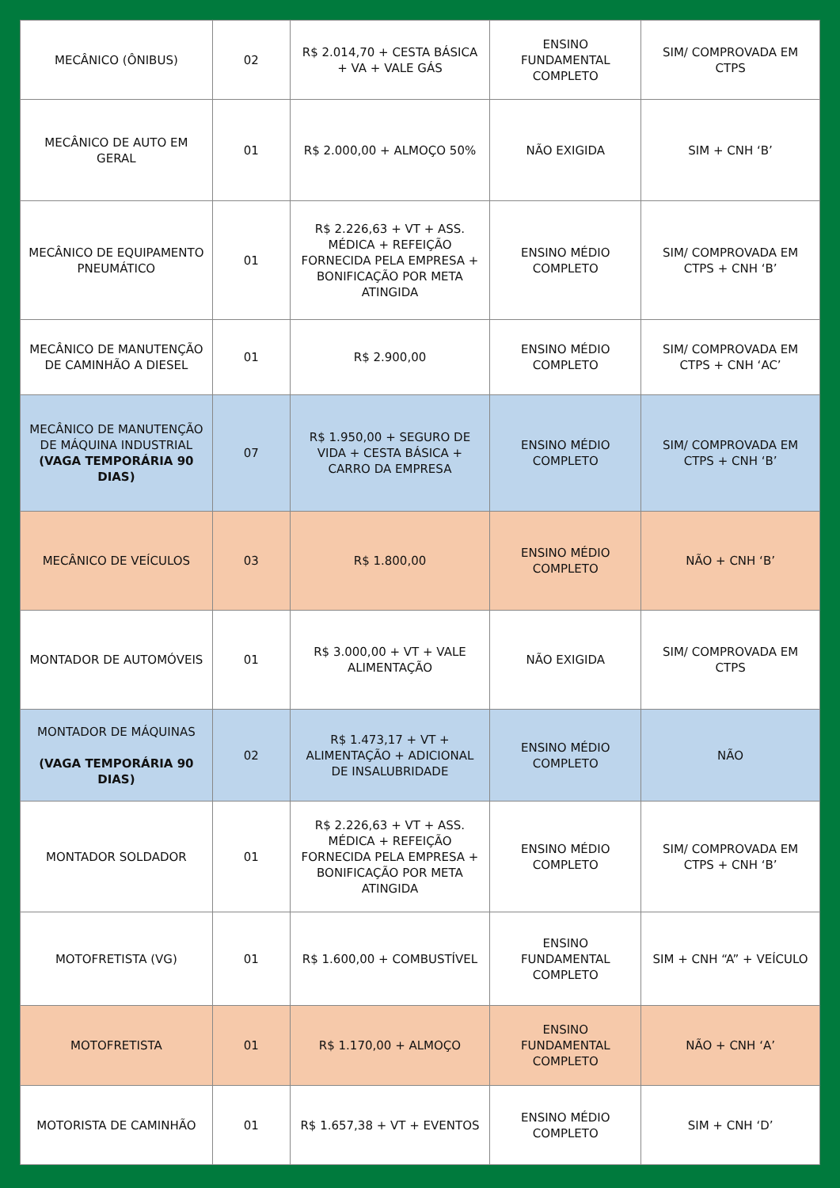| MECÂNICO (ÔNIBUS) | 02 | R$ 2.014,70 + CESTA BÁSICA + VA + VALE GÁS | ENSINO FUNDAMENTAL COMPLETO | SIM/ COMPROVADA EM CTPS |
| MECÂNICO DE AUTO EM GERAL | 01 | R$ 2.000,00 + ALMOÇO 50% | NÃO EXIGIDA | SIM + CNH ‘B’ |
| MECÂNICO DE EQUIPAMENTO PNEUMÁTICO | 01 | R$ 2.226,63 + VT + ASS. MÉDICA + REFEIÇÃO FORNECIDA PELA EMPRESA + BONIFICAÇÃO POR META ATINGIDA | ENSINO MÉDIO COMPLETO | SIM/ COMPROVADA EM CTPS + CNH ‘B’ |
| MECÂNICO DE MANUTENÇÃO DE CAMINHÃO A DIESEL | 01 | R$ 2.900,00 | ENSINO MÉDIO COMPLETO | SIM/ COMPROVADA EM CTPS + CNH ‘AC’ |
| MECÂNICO DE MANUTENÇÃO DE MÁQUINA INDUSTRIAL (VAGA TEMPORÁRIA 90 DIAS) | 07 | R$ 1.950,00 + SEGURO DE VIDA + CESTA BÁSICA + CARRO DA EMPRESA | ENSINO MÉDIO COMPLETO | SIM/ COMPROVADA EM CTPS + CNH ‘B’ |
| MECÂNICO DE VEÍCULOS | 03 | R$ 1.800,00 | ENSINO MÉDIO COMPLETO | NÃO + CNH ‘B’ |
| MONTADOR DE AUTOMÓVEIS | 01 | R$ 3.000,00 + VT + VALE ALIMENTAÇÃO | NÃO EXIGIDA | SIM/ COMPROVADA EM CTPS |
| MONTADOR DE MÁQUINAS (VAGA TEMPORÁRIA 90 DIAS) | 02 | R$ 1.473,17 + VT + ALIMENTAÇÃO + ADICIONAL DE INSALUBRIDADE | ENSINO MÉDIO COMPLETO | NÃO |
| MONTADOR SOLDADOR | 01 | R$ 2.226,63 + VT + ASS. MÉDICA + REFEIÇÃO FORNECIDA PELA EMPRESA + BONIFICAÇÃO POR META ATINGIDA | ENSINO MÉDIO COMPLETO | SIM/ COMPROVADA EM CTPS + CNH ‘B’ |
| MOTOFRETISTA (VG) | 01 | R$ 1.600,00 + COMBUSTÍVEL | ENSINO FUNDAMENTAL COMPLETO | SIM + CNH “A” + VEÍCULO |
| MOTOFRETISTA | 01 | R$ 1.170,00 + ALMOÇO | ENSINO FUNDAMENTAL COMPLETO | NÃO + CNH ‘A’ |
| MOTORISTA DE CAMINHÃO | 01 | R$ 1.657,38 + VT + EVENTOS | ENSINO MÉDIO COMPLETO | SIM + CNH ‘D’ |